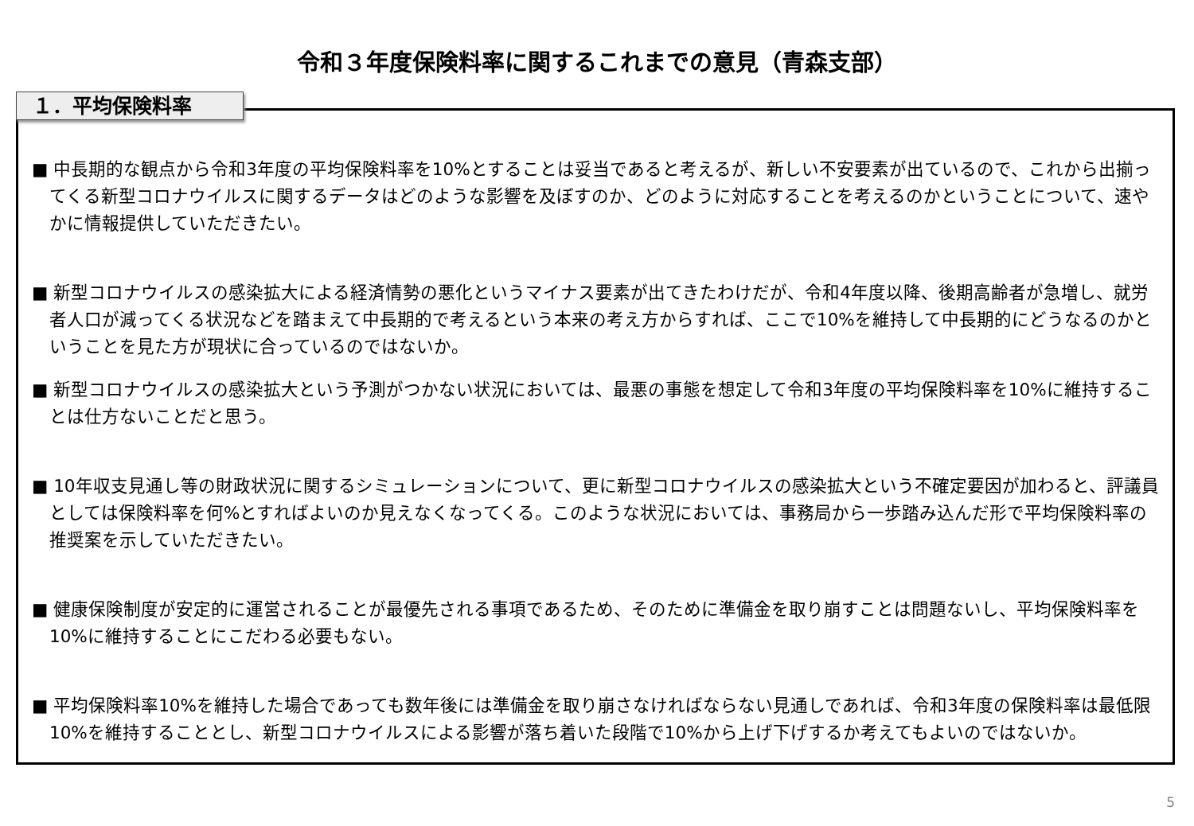令和３年度保険料率に関するこれまでの意見（青森支部）
１．平均保険料率
■ 中長期的な観点から令和3年度の平均保険料率を10%とすることは妥当であると考えるが、新しい不安要素が出ているので、これから出揃ってくる新型コロナウイルスに関するデータはどのような影響を及ぼすのか、どのように対応することを考えるのかということについて、速やかに情報提供していただきたい。
■ 新型コロナウイルスの感染拡大による経済情勢の悪化というマイナス要素が出てきたわけだが、令和4年度以降、後期高齢者が急増し、就労者人口が減ってくる状況などを踏まえて中長期的で考えるという本来の考え方からすれば、ここで10%を維持して中長期的にどうなるのかということを見た方が現状に合っているのではないか。
■ 新型コロナウイルスの感染拡大という予測がつかない状況においては、最悪の事態を想定して令和3年度の平均保険料率を10%に維持することは仕方ないことだと思う。
■ 10年収支見通し等の財政状況に関するシミュレーションについて、更に新型コロナウイルスの感染拡大という不確定要因が加わると、評議員としては保険料率を何%とすればよいのか見えなくなってくる。このような状況においては、事務局から一歩踏み込んだ形で平均保険料率の推奨案を示していただきたい。
■ 健康保険制度が安定的に運営されることが最優先される事項であるため、そのために準備金を取り崩すことは問題ないし、平均保険料率を10%に維持することにこだわる必要もない。
■ 平均保険料率10%を維持した場合であっても数年後には準備金を取り崩さなければならない見通しであれば、令和3年度の保険料率は最低限10%を維持することとし、新型コロナウイルスによる影響が落ち着いた段階で10%から上げ下げするか考えてもよいのではないか。
5